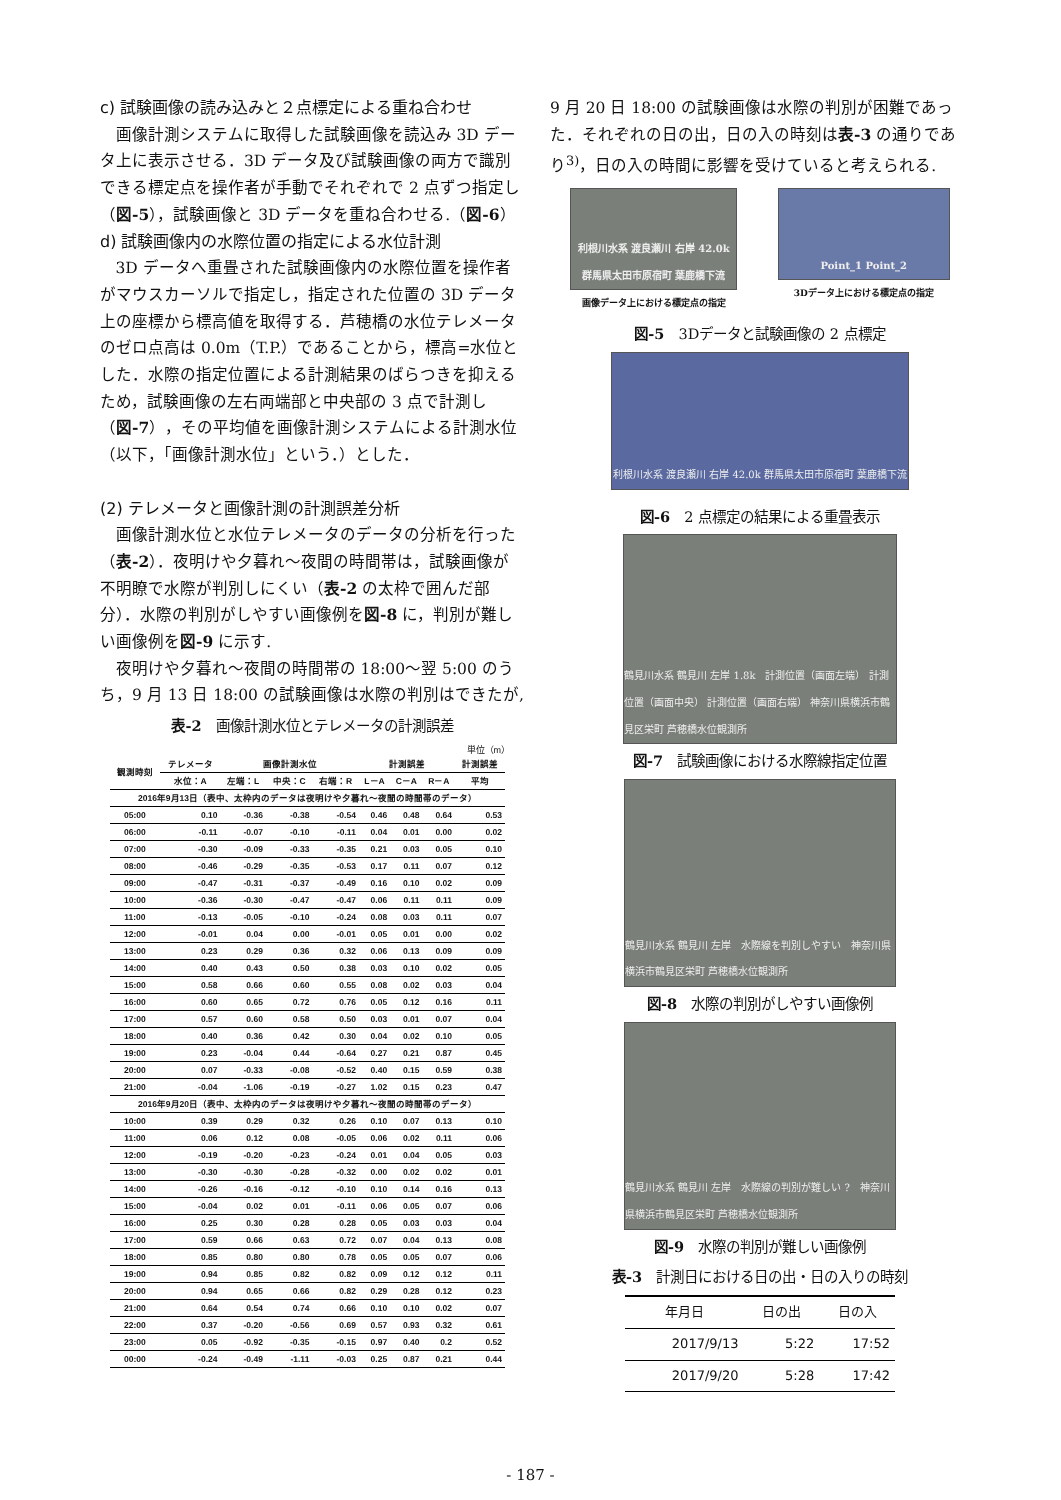c) 試験画像の読み込みと２点標定による重ね合わせ
画像計測システムに取得した試験画像を読込み 3D データ上に表示させる．3D データ及び試験画像の両方で識別できる標定点を操作者が手動でそれぞれで 2 点ずつ指定し（図-5），試験画像と 3D データを重ね合わせる.（図-6）
d) 試験画像内の水際位置の指定による水位計測
3D データへ重畳された試験画像内の水際位置を操作者がマウスカーソルで指定し，指定された位置の 3D データ上の座標から標高値を取得する．芦穂橋の水位テレメータのゼロ点高は 0.0m（T.P.）であることから，標高=水位とした．水際の指定位置による計測結果のばらつきを抑えるため，試験画像の左右両端部と中央部の 3 点で計測し（図-7），その平均値を画像計測システムによる計測水位（以下，「画像計測水位」という．）とした．
(2) テレメータと画像計測の計測誤差分析
画像計測水位と水位テレメータのデータの分析を行った（表-2）．夜明けや夕暮れ～夜間の時間帯は，試験画像が不明瞭で水際が判別しにくい（表-2 の太枠で囲んだ部分）．水際の判別がしやすい画像例を図-8 に，判別が難しい画像例を図-9 に示す.
夜明けや夕暮れ～夜間の時間帯の 18:00～翌 5:00 のうち，9 月 13 日 18:00 の試験画像は水際の判別はできたが,
表-2　画像計測水位とテレメータの計測誤差
単位（m）
| 観測時刻 | テレメータ | 画像計測水位 | | | 計測誤差 | | | 計測誤差 |
| --- | --- | --- | --- | --- | --- | --- | --- | --- |
| | 水位：A | 左端：L | 中央：C | 右端：R | L－A | C－A | R－A | 平均 |
| 2016年9月13日（表中、太枠内のデータは夜明けや夕暮れ～夜間の時間帯のデータ） | | | | | | | | |
| 05:00 | 0.10 | -0.36 | -0.38 | -0.54 | 0.46 | 0.48 | 0.64 | 0.53 |
| 06:00 | -0.11 | -0.07 | -0.10 | -0.11 | 0.04 | 0.01 | 0.00 | 0.02 |
| 07:00 | -0.30 | -0.09 | -0.33 | -0.35 | 0.21 | 0.03 | 0.05 | 0.10 |
| 08:00 | -0.46 | -0.29 | -0.35 | -0.53 | 0.17 | 0.11 | 0.07 | 0.12 |
| 09:00 | -0.47 | -0.31 | -0.37 | -0.49 | 0.16 | 0.10 | 0.02 | 0.09 |
| 10:00 | -0.36 | -0.30 | -0.47 | -0.47 | 0.06 | 0.11 | 0.11 | 0.09 |
| 11:00 | -0.13 | -0.05 | -0.10 | -0.24 | 0.08 | 0.03 | 0.11 | 0.07 |
| 12:00 | -0.01 | 0.04 | 0.00 | -0.01 | 0.05 | 0.01 | 0.00 | 0.02 |
| 13:00 | 0.23 | 0.29 | 0.36 | 0.32 | 0.06 | 0.13 | 0.09 | 0.09 |
| 14:00 | 0.40 | 0.43 | 0.50 | 0.38 | 0.03 | 0.10 | 0.02 | 0.05 |
| 15:00 | 0.58 | 0.66 | 0.60 | 0.55 | 0.08 | 0.02 | 0.03 | 0.04 |
| 16:00 | 0.60 | 0.65 | 0.72 | 0.76 | 0.05 | 0.12 | 0.16 | 0.11 |
| 17:00 | 0.57 | 0.60 | 0.58 | 0.50 | 0.03 | 0.01 | 0.07 | 0.04 |
| 18:00 | 0.40 | 0.36 | 0.42 | 0.30 | 0.04 | 0.02 | 0.10 | 0.05 |
| 19:00 | 0.23 | -0.04 | 0.44 | -0.64 | 0.27 | 0.21 | 0.87 | 0.45 |
| 20:00 | 0.07 | -0.33 | -0.08 | -0.52 | 0.40 | 0.15 | 0.59 | 0.38 |
| 21:00 | -0.04 | -1.06 | -0.19 | -0.27 | 1.02 | 0.15 | 0.23 | 0.47 |
| 2016年9月20日（表中、太枠内のデータは夜明けや夕暮れ～夜間の時間帯のデータ） | | | | | | | | |
| 10:00 | 0.39 | 0.29 | 0.32 | 0.26 | 0.10 | 0.07 | 0.13 | 0.10 |
| 11:00 | 0.06 | 0.12 | 0.08 | -0.05 | 0.06 | 0.02 | 0.11 | 0.06 |
| 12:00 | -0.19 | -0.20 | -0.23 | -0.24 | 0.01 | 0.04 | 0.05 | 0.03 |
| 13:00 | -0.30 | -0.30 | -0.28 | -0.32 | 0.00 | 0.02 | 0.02 | 0.01 |
| 14:00 | -0.26 | -0.16 | -0.12 | -0.10 | 0.10 | 0.14 | 0.16 | 0.13 |
| 15:00 | -0.04 | 0.02 | 0.01 | -0.11 | 0.06 | 0.05 | 0.07 | 0.06 |
| 16:00 | 0.25 | 0.30 | 0.28 | 0.28 | 0.05 | 0.03 | 0.03 | 0.04 |
| 17:00 | 0.59 | 0.66 | 0.63 | 0.72 | 0.07 | 0.04 | 0.13 | 0.08 |
| 18:00 | 0.85 | 0.80 | 0.80 | 0.78 | 0.05 | 0.05 | 0.07 | 0.06 |
| 19:00 | 0.94 | 0.85 | 0.82 | 0.82 | 0.09 | 0.12 | 0.12 | 0.11 |
| 20:00 | 0.94 | 0.65 | 0.66 | 0.82 | 0.29 | 0.28 | 0.12 | 0.23 |
| 21:00 | 0.64 | 0.54 | 0.74 | 0.66 | 0.10 | 0.10 | 0.02 | 0.07 |
| 22:00 | 0.37 | -0.20 | -0.56 | 0.69 | 0.57 | 0.93 | 0.32 | 0.61 |
| 23:00 | 0.05 | -0.92 | -0.35 | -0.15 | 0.97 | 0.40 | 0.2 | 0.52 |
| 00:00 | -0.24 | -0.49 | -1.11 | -0.03 | 0.25 | 0.87 | 0.21 | 0.44 |
9 月 20 日 18:00 の試験画像は水際の判別が困難であった．それぞれの日の出，日の入の時刻は表-3 の通りであり<sup>3)</sup>，日の入の時間に影響を受けていると考えられる.
利根川水系 渡良瀬川 右岸 42.0k 群馬県太田市原宿町 葉鹿橋下流
画像データ上における標定点の指定
Point_1 Point_2
3Dデータ上における標定点の指定
図-5　3Dデータと試験画像の 2 点標定
利根川水系 渡良瀬川 右岸 42.0k 群馬県太田市原宿町 葉鹿橋下流
図-6　2 点標定の結果による重畳表示
鶴見川水系 鶴見川 左岸 1.8k　計測位置（画面左端） 計測位置（画面中央） 計測位置（画面右端） 神奈川県横浜市鶴見区栄町 芦穂橋水位観測所
図-7　試験画像における水際線指定位置
鶴見川水系 鶴見川 左岸　水際線を判別しやすい　神奈川県横浜市鶴見区栄町 芦穂橋水位観測所
図-8　水際の判別がしやすい画像例
鶴見川水系 鶴見川 左岸　水際線の判別が難しい ?　神奈川県横浜市鶴見区栄町 芦穂橋水位観測所
図-9　水際の判別が難しい画像例
表-3　計測日における日の出・日の入りの時刻
| 年月日 | 日の出 | 日の入 |
| --- | --- | --- |
| 2017/9/13 | 5:22 | 17:52 |
| 2017/9/20 | 5:28 | 17:42 |
- 187 -